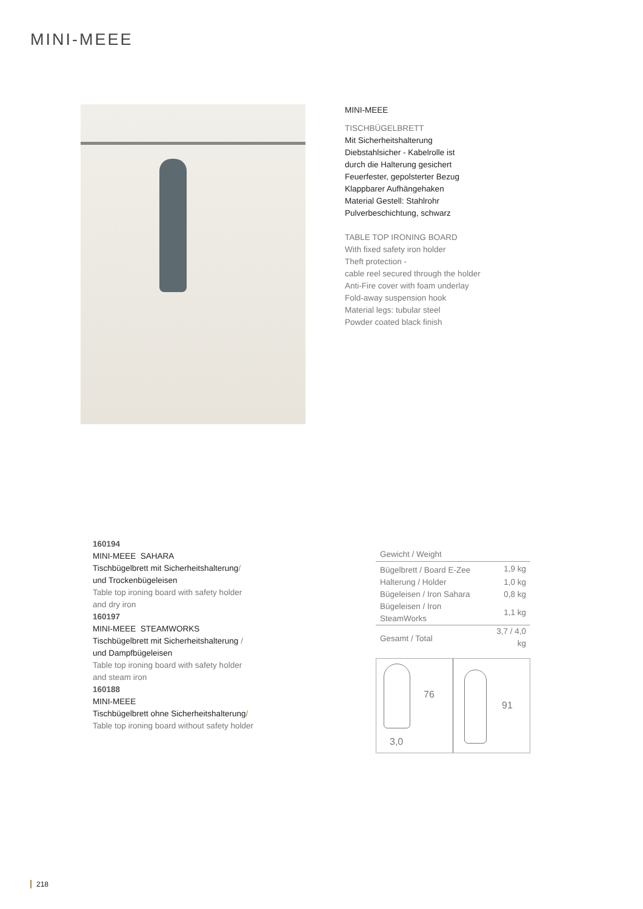MINI-MEEE
MINI-MEEE
TISCHBÜGELBRETT
Mit Sicherheitshalterung
Diebstahlsicher - Kabelrolle ist
durch die Halterung gesichert
Feuerfester, gepolsterter Bezug
Klappbarer Aufhängehaken
Material Gestell: Stahlrohr
Pulverbeschichtung, schwarz
TABLE TOP IRONING BOARD
With fixed safety iron holder
Theft protection -
cable reel secured through the holder
Anti-Fire cover with foam underlay
Fold-away suspension hook
Material legs: tubular steel
Powder coated black finish
160194
MINI-MEEE SAHARA
Tischbügelbrett mit Sicherheitshalterung/
und Trockenbügeleisen
Table top ironing board with safety holder
and dry iron
160197
MINI-MEEE STEAMWORKS
Tischbügelbrett mit Sicherheitshalterung /
und Dampfbügeleisen
Table top ironing board with safety holder
and steam iron
160188
MINI-MEEE
Tischbügelbrett ohne Sicherheitshalterung/
Table top ironing board without safety holder
| Gewicht / Weight | |
| --- | --- |
| Bügelbrett / Board E-Zee | 1,9 kg |
| Halterung / Holder | 1,0 kg |
| Bügeleisen / Iron Sahara | 0,8 kg |
| Bügeleisen / Iron SteamWorks | 1,1 kg |
| Gesamt / Total | 3,7 / 4,0 kg |
76
3,0
91
218